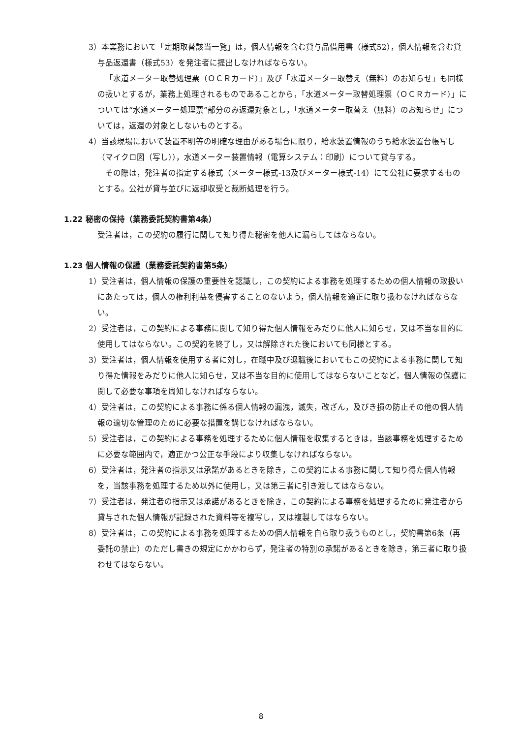3）本業務において「定期取替該当一覧」は，個人情報を含む貸与品借用書（様式52），個人情報を含む貸与品返還書（様式53）を発注者に提出しなければならない。
「水道メーター取替処理票（ＯＣＲカード）」及び「水道メーター取替え（無料）のお知らせ」も同様の扱いとするが，業務上処理されるものであることから，「水道メーター取替処理票（ＯＣＲカード）」については“水道メーター処理票”部分のみ返還対象とし，「水道メーター取替え（無料）のお知らせ」については，返還の対象としないものとする。
4）当該現場において装置不明等の明確な理由がある場合に限り，給水装置情報のうち給水装置台帳写し（マイクロ図（写し）），水道メーター装置情報（電算システム：印刷）について貸与する。
その際は，発注者の指定する様式（メーター様式-13及びメーター様式-14）にて公社に要求するものとする。公社が貸与並びに返却収受と裁断処理を行う。
1.22 秘密の保持（業務委託契約書第4条）
受注者は，この契約の履行に関して知り得た秘密を他人に漏らしてはならない。
1.23 個人情報の保護（業務委託契約書第5条）
1）受注者は，個人情報の保護の重要性を認識し，この契約による事務を処理するための個人情報の取扱いにあたっては，個人の権利利益を侵害することのないよう，個人情報を適正に取り扱わなければならない。
2）受注者は，この契約による事務に関して知り得た個人情報をみだりに他人に知らせ，又は不当な目的に使用してはならない。この契約を終了し，又は解除された後においても同様とする。
3）受注者は，個人情報を使用する者に対し，在職中及び退職後においてもこの契約による事務に関して知り得た情報をみだりに他人に知らせ，又は不当な目的に使用してはならないことなど，個人情報の保護に関して必要な事項を周知しなければならない。
4）受注者は，この契約による事務に係る個人情報の漏洩，滅失，改ざん，及びき損の防止その他の個人情報の適切な管理のために必要な措置を講じなければならない。
5）受注者は，この契約による事務を処理するために個人情報を収集するときは，当該事務を処理するために必要な範囲内で，適正かつ公正な手段により収集しなければならない。
6）受注者は，発注者の指示又は承諾があるときを除き，この契約による事務に関して知り得た個人情報を，当該事務を処理するため以外に使用し，又は第三者に引き渡してはならない。
7）受注者は，発注者の指示又は承諾があるときを除き，この契約による事務を処理するために発注者から貸与された個人情報が記録された資料等を複写し，又は複製してはならない。
8）受注者は，この契約による事務を処理するための個人情報を自ら取り扱うものとし，契約書第6条（再委託の禁止）のただし書きの規定にかかわらず，発注者の特別の承諾があるときを除き，第三者に取り扱わせてはならない。
8